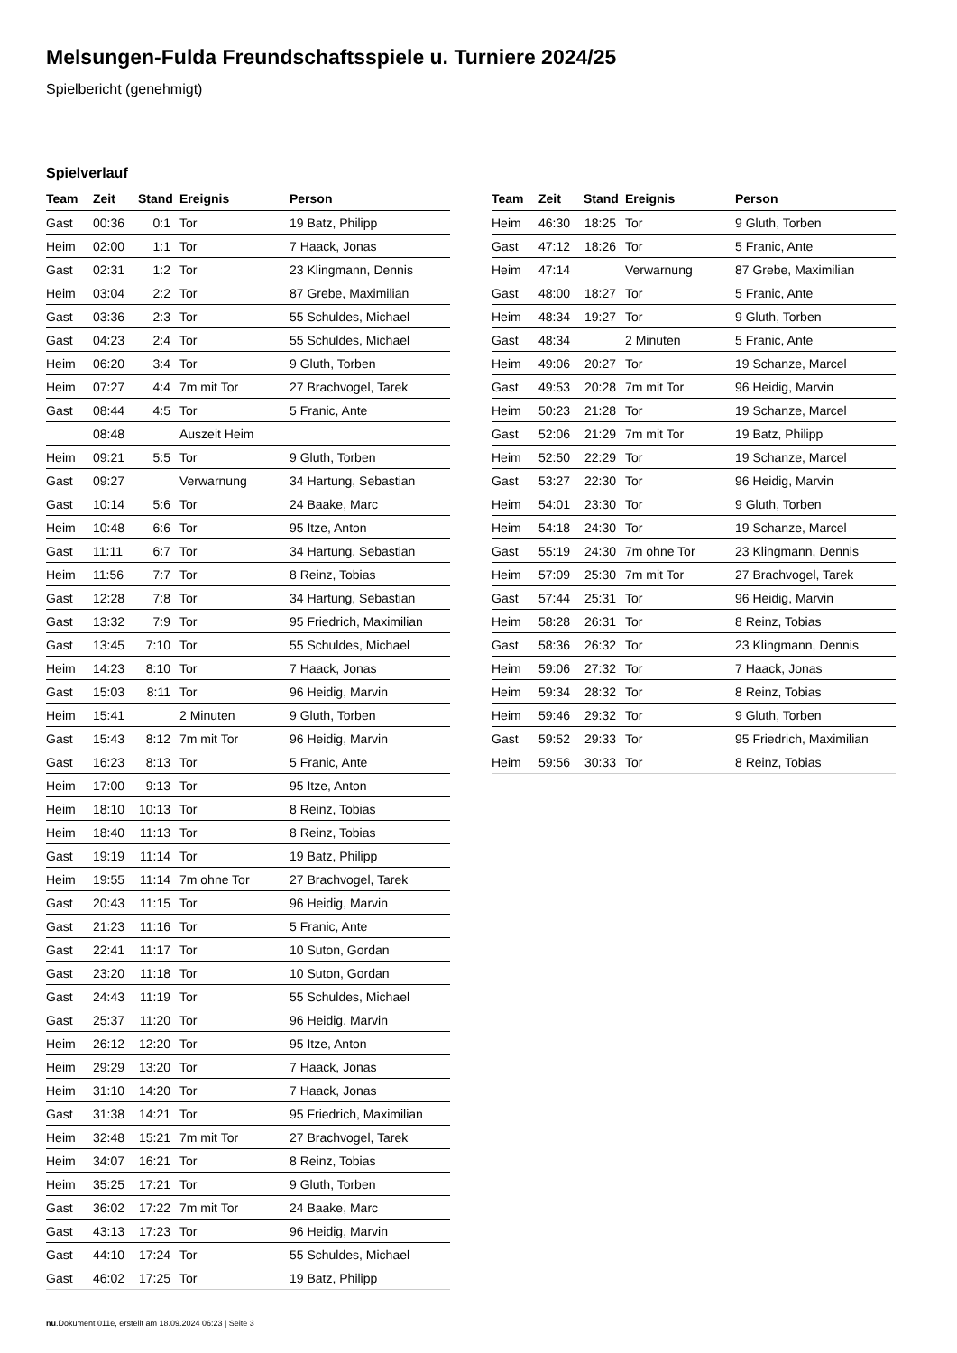Melsungen-Fulda Freundschaftsspiele u. Turniere 2024/25
Spielbericht (genehmigt)
Spielverlauf
| Team | Zeit | Stand | Ereignis | Person |
| --- | --- | --- | --- | --- |
| Gast | 00:36 | 0:1 | Tor | 19 Batz, Philipp |
| Heim | 02:00 | 1:1 | Tor | 7 Haack, Jonas |
| Gast | 02:31 | 1:2 | Tor | 23 Klingmann, Dennis |
| Heim | 03:04 | 2:2 | Tor | 87 Grebe, Maximilian |
| Gast | 03:36 | 2:3 | Tor | 55 Schuldes, Michael |
| Gast | 04:23 | 2:4 | Tor | 55 Schuldes, Michael |
| Heim | 06:20 | 3:4 | Tor | 9 Gluth, Torben |
| Heim | 07:27 | 4:4 | 7m mit Tor | 27 Brachvogel, Tarek |
| Gast | 08:44 | 4:5 | Tor | 5 Franic, Ante |
| | 08:48 | | Auszeit Heim | |
| Heim | 09:21 | 5:5 | Tor | 9 Gluth, Torben |
| Gast | 09:27 | | Verwarnung | 34 Hartung, Sebastian |
| Gast | 10:14 | 5:6 | Tor | 24 Baake, Marc |
| Heim | 10:48 | 6:6 | Tor | 95 Itze, Anton |
| Gast | 11:11 | 6:7 | Tor | 34 Hartung, Sebastian |
| Heim | 11:56 | 7:7 | Tor | 8 Reinz, Tobias |
| Gast | 12:28 | 7:8 | Tor | 34 Hartung, Sebastian |
| Gast | 13:32 | 7:9 | Tor | 95 Friedrich, Maximilian |
| Gast | 13:45 | 7:10 | Tor | 55 Schuldes, Michael |
| Heim | 14:23 | 8:10 | Tor | 7 Haack, Jonas |
| Gast | 15:03 | 8:11 | Tor | 96 Heidig, Marvin |
| Heim | 15:41 | | 2 Minuten | 9 Gluth, Torben |
| Gast | 15:43 | 8:12 | 7m mit Tor | 96 Heidig, Marvin |
| Gast | 16:23 | 8:13 | Tor | 5 Franic, Ante |
| Heim | 17:00 | 9:13 | Tor | 95 Itze, Anton |
| Heim | 18:10 | 10:13 | Tor | 8 Reinz, Tobias |
| Heim | 18:40 | 11:13 | Tor | 8 Reinz, Tobias |
| Gast | 19:19 | 11:14 | Tor | 19 Batz, Philipp |
| Heim | 19:55 | 11:14 | 7m ohne Tor | 27 Brachvogel, Tarek |
| Gast | 20:43 | 11:15 | Tor | 96 Heidig, Marvin |
| Gast | 21:23 | 11:16 | Tor | 5 Franic, Ante |
| Gast | 22:41 | 11:17 | Tor | 10 Suton, Gordan |
| Gast | 23:20 | 11:18 | Tor | 10 Suton, Gordan |
| Gast | 24:43 | 11:19 | Tor | 55 Schuldes, Michael |
| Gast | 25:37 | 11:20 | Tor | 96 Heidig, Marvin |
| Heim | 26:12 | 12:20 | Tor | 95 Itze, Anton |
| Heim | 29:29 | 13:20 | Tor | 7 Haack, Jonas |
| Heim | 31:10 | 14:20 | Tor | 7 Haack, Jonas |
| Gast | 31:38 | 14:21 | Tor | 95 Friedrich, Maximilian |
| Heim | 32:48 | 15:21 | 7m mit Tor | 27 Brachvogel, Tarek |
| Heim | 34:07 | 16:21 | Tor | 8 Reinz, Tobias |
| Heim | 35:25 | 17:21 | Tor | 9 Gluth, Torben |
| Gast | 36:02 | 17:22 | 7m mit Tor | 24 Baake, Marc |
| Gast | 43:13 | 17:23 | Tor | 96 Heidig, Marvin |
| Gast | 44:10 | 17:24 | Tor | 55 Schuldes, Michael |
| Gast | 46:02 | 17:25 | Tor | 19 Batz, Philipp |
| Team | Zeit | Stand | Ereignis | Person |
| --- | --- | --- | --- | --- |
| Heim | 46:30 | 18:25 | Tor | 9 Gluth, Torben |
| Gast | 47:12 | 18:26 | Tor | 5 Franic, Ante |
| Heim | 47:14 | | Verwarnung | 87 Grebe, Maximilian |
| Gast | 48:00 | 18:27 | Tor | 5 Franic, Ante |
| Heim | 48:34 | 19:27 | Tor | 9 Gluth, Torben |
| Gast | 48:34 | | 2 Minuten | 5 Franic, Ante |
| Heim | 49:06 | 20:27 | Tor | 19 Schanze, Marcel |
| Gast | 49:53 | 20:28 | 7m mit Tor | 96 Heidig, Marvin |
| Heim | 50:23 | 21:28 | Tor | 19 Schanze, Marcel |
| Gast | 52:06 | 21:29 | 7m mit Tor | 19 Batz, Philipp |
| Heim | 52:50 | 22:29 | Tor | 19 Schanze, Marcel |
| Gast | 53:27 | 22:30 | Tor | 96 Heidig, Marvin |
| Heim | 54:01 | 23:30 | Tor | 9 Gluth, Torben |
| Heim | 54:18 | 24:30 | Tor | 19 Schanze, Marcel |
| Gast | 55:19 | 24:30 | 7m ohne Tor | 23 Klingmann, Dennis |
| Heim | 57:09 | 25:30 | 7m mit Tor | 27 Brachvogel, Tarek |
| Gast | 57:44 | 25:31 | Tor | 96 Heidig, Marvin |
| Heim | 58:28 | 26:31 | Tor | 8 Reinz, Tobias |
| Gast | 58:36 | 26:32 | Tor | 23 Klingmann, Dennis |
| Heim | 59:06 | 27:32 | Tor | 7 Haack, Jonas |
| Heim | 59:34 | 28:32 | Tor | 8 Reinz, Tobias |
| Heim | 59:46 | 29:32 | Tor | 9 Gluth, Torben |
| Gast | 59:52 | 29:33 | Tor | 95 Friedrich, Maximilian |
| Heim | 59:56 | 30:33 | Tor | 8 Reinz, Tobias |
nu.Dokument 011e, erstellt am 18.09.2024 06:23 | Seite 3